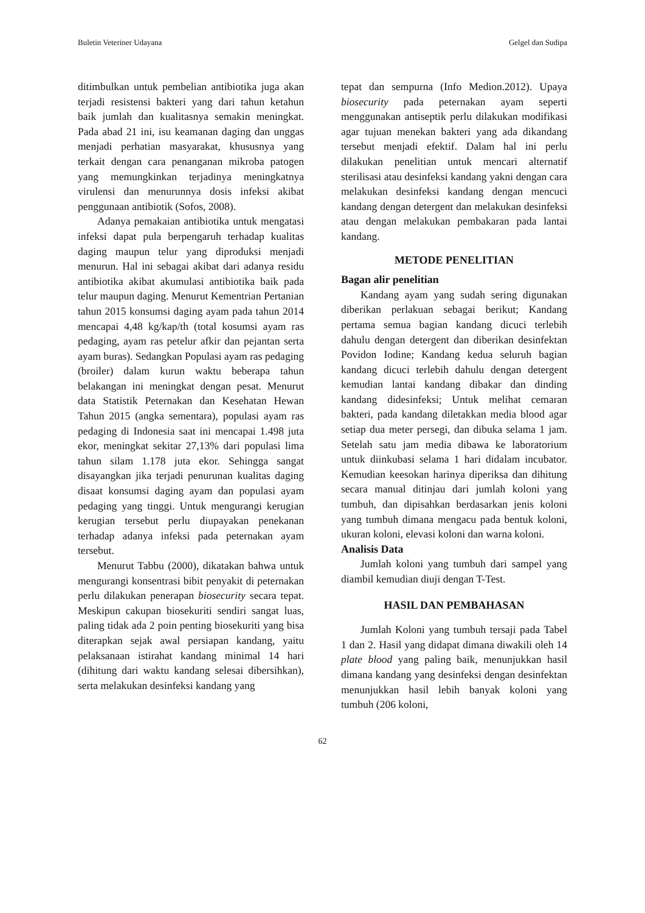Buletin Veteriner Udayana Gelgel dan Sudipa
ditimbulkan untuk pembelian antibiotika juga akan terjadi resistensi bakteri yang dari tahun ketahun baik jumlah dan kualitasnya semakin meningkat. Pada abad 21 ini, isu keamanan daging dan unggas menjadi perhatian masyarakat, khususnya yang terkait dengan cara penanganan mikroba patogen yang memungkinkan terjadinya meningkatnya virulensi dan menurunnya dosis infeksi akibat penggunaan antibiotik (Sofos, 2008).
Adanya pemakaian antibiotika untuk mengatasi infeksi dapat pula berpengaruh terhadap kualitas daging maupun telur yang diproduksi menjadi menurun. Hal ini sebagai akibat dari adanya residu antibiotika akibat akumulasi antibiotika baik pada telur maupun daging. Menurut Kementrian Pertanian tahun 2015 konsumsi daging ayam pada tahun 2014 mencapai 4,48 kg/kap/th (total kosumsi ayam ras pedaging, ayam ras petelur afkir dan pejantan serta ayam buras). Sedangkan Populasi ayam ras pedaging (broiler) dalam kurun waktu beberapa tahun belakangan ini meningkat dengan pesat. Menurut data Statistik Peternakan dan Kesehatan Hewan Tahun 2015 (angka sementara), populasi ayam ras pedaging di Indonesia saat ini mencapai 1.498 juta ekor, meningkat sekitar 27,13% dari populasi lima tahun silam 1.178 juta ekor. Sehingga sangat disayangkan jika terjadi penurunan kualitas daging disaat konsumsi daging ayam dan populasi ayam pedaging yang tinggi. Untuk mengurangi kerugian kerugian tersebut perlu diupayakan penekanan terhadap adanya infeksi pada peternakan ayam tersebut.
Menurut Tabbu (2000), dikatakan bahwa untuk mengurangi konsentrasi bibit penyakit di peternakan perlu dilakukan penerapan biosecurity secara tepat. Meskipun cakupan biosekuriti sendiri sangat luas, paling tidak ada 2 poin penting biosekuriti yang bisa diterapkan sejak awal persiapan kandang, yaitu pelaksanaan istirahat kandang minimal 14 hari (dihitung dari waktu kandang selesai dibersihkan), serta melakukan desinfeksi kandang yang
tepat dan sempurna (Info Medion.2012). Upaya biosecurity pada peternakan ayam seperti menggunakan antiseptik perlu dilakukan modifikasi agar tujuan menekan bakteri yang ada dikandang tersebut menjadi efektif. Dalam hal ini perlu dilakukan penelitian untuk mencari alternatif sterilisasi atau desinfeksi kandang yakni dengan cara melakukan desinfeksi kandang dengan mencuci kandang dengan detergent dan melakukan desinfeksi atau dengan melakukan pembakaran pada lantai kandang.
METODE PENELITIAN
Bagan alir penelitian
Kandang ayam yang sudah sering digunakan diberikan perlakuan sebagai berikut; Kandang pertama semua bagian kandang dicuci terlebih dahulu dengan detergent dan diberikan desinfektan Povidon Iodine; Kandang kedua seluruh bagian kandang dicuci terlebih dahulu dengan detergent kemudian lantai kandang dibakar dan dinding kandang didesinfeksi; Untuk melihat cemaran bakteri, pada kandang diletakkan media blood agar setiap dua meter persegi, dan dibuka selama 1 jam. Setelah satu jam media dibawa ke laboratorium untuk diinkubasi selama 1 hari didalam incubator. Kemudian keesokan harinya diperiksa dan dihitung secara manual ditinjau dari jumlah koloni yang tumbuh, dan dipisahkan berdasarkan jenis koloni yang tumbuh dimana mengacu pada bentuk koloni, ukuran koloni, elevasi koloni dan warna koloni.
Analisis Data
Jumlah koloni yang tumbuh dari sampel yang diambil kemudian diuji dengan T-Test.
HASIL DAN PEMBAHASAN
Jumlah Koloni yang tumbuh tersaji pada Tabel 1 dan 2. Hasil yang didapat dimana diwakili oleh 14 plate blood yang paling baik, menunjukkan hasil dimana kandang yang desinfeksi dengan desinfektan menunjukkan hasil lebih banyak koloni yang tumbuh (206 koloni,
62